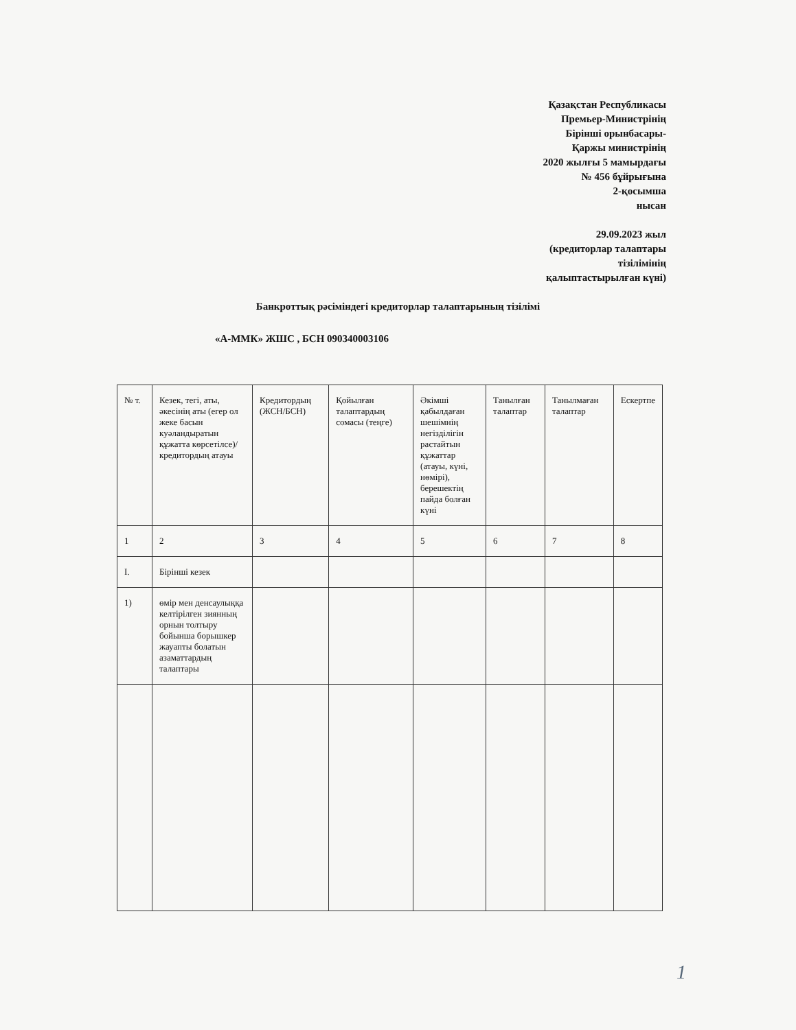Қазақстан Республикасы
Премьер-Министрінің
Бірінші орынбасары-
Қаржы министрінің
2020 жылғы 5 мамырдағы
№ 456 бұйрығына
2-қосымша
нысан
29.09.2023 жыл
(кредиторлар талаптары тізілімінің
қалыптастырылған күні)
Банкроттық рәсіміндегі кредиторлар талаптарының тізілімі
«А-ММК» ЖШС , БСН 090340003106
| № т. | Кезек, тегі, аты, әкесінің аты (егер ол жеке басын куәландыратын құжатта көрсетілсе)/ кредитордың атауы | Кредитордың (ЖСН/БСН) | Қойылған талаптардың сомасы (теңге) | Әкімші қабылдаған шешімнің негізділігін растайтын құжаттар (атауы, күні, нөмірі), берешектің пайда болған күні | Танылған талаптар | Танылмаған талаптар | Ескертпе |
| --- | --- | --- | --- | --- | --- | --- | --- |
| 1 | 2 | 3 | 4 | 5 | 6 | 7 | 8 |
| I. | Бірінші кезек | | | | | | |
| 1) | өмір мен денсаулыққа келтірілген зиянның орнын толтыру бойынша борышкер жауапты болатын азаматтардың талаптары | | | | | | |
1